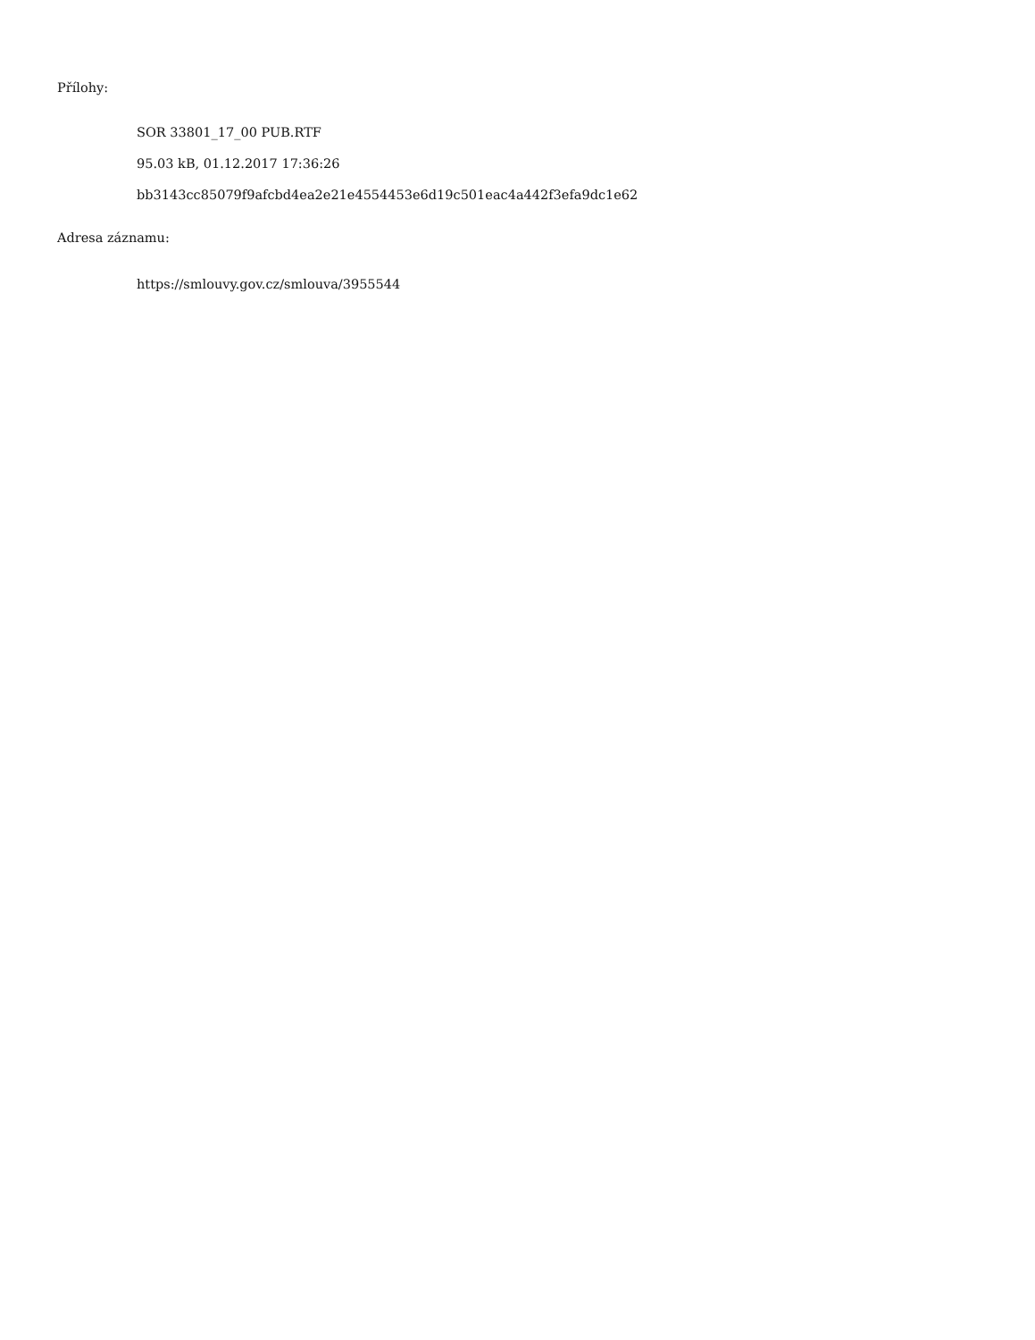Přílohy:
SOR 33801_17_00 PUB.RTF
95.03 kB, 01.12.2017 17:36:26
bb3143cc85079f9afcbd4ea2e21e4554453e6d19c501eac4a442f3efa9dc1e62
Adresa záznamu:
https://smlouvy.gov.cz/smlouva/3955544